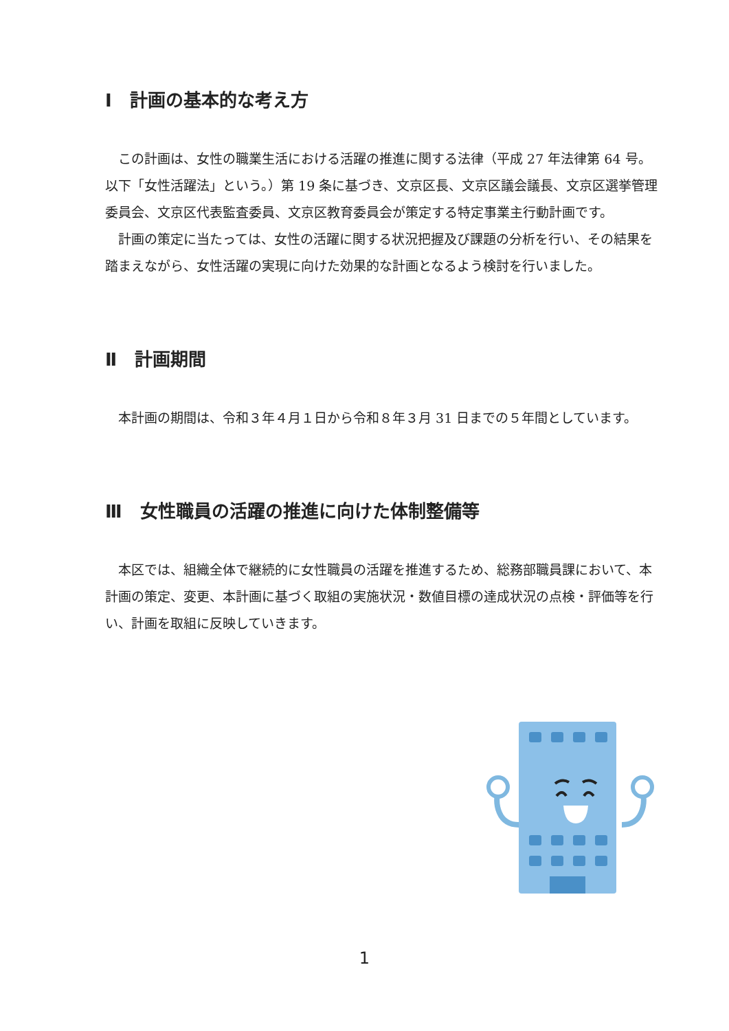Ⅰ　計画の基本的な考え方
この計画は、女性の職業生活における活躍の推進に関する法律（平成 27 年法律第 64 号。以下「女性活躍法」という。）第 19 条に基づき、文京区長、文京区議会議長、文京区選挙管理委員会、文京区代表監査委員、文京区教育委員会が策定する特定事業主行動計画です。
計画の策定に当たっては、女性の活躍に関する状況把握及び課題の分析を行い、その結果を踏まえながら、女性活躍の実現に向けた効果的な計画となるよう検討を行いました。
Ⅱ　計画期間
本計画の期間は、令和３年４月１日から令和８年３月 31 日までの５年間としています。
Ⅲ　女性職員の活躍の推進に向けた体制整備等
本区では、組織全体で継続的に女性職員の活躍を推進するため、総務部職員課において、本計画の策定、変更、本計画に基づく取組の実施状況・数値目標の達成状況の点検・評価等を行い、計画を取組に反映していきます。
1